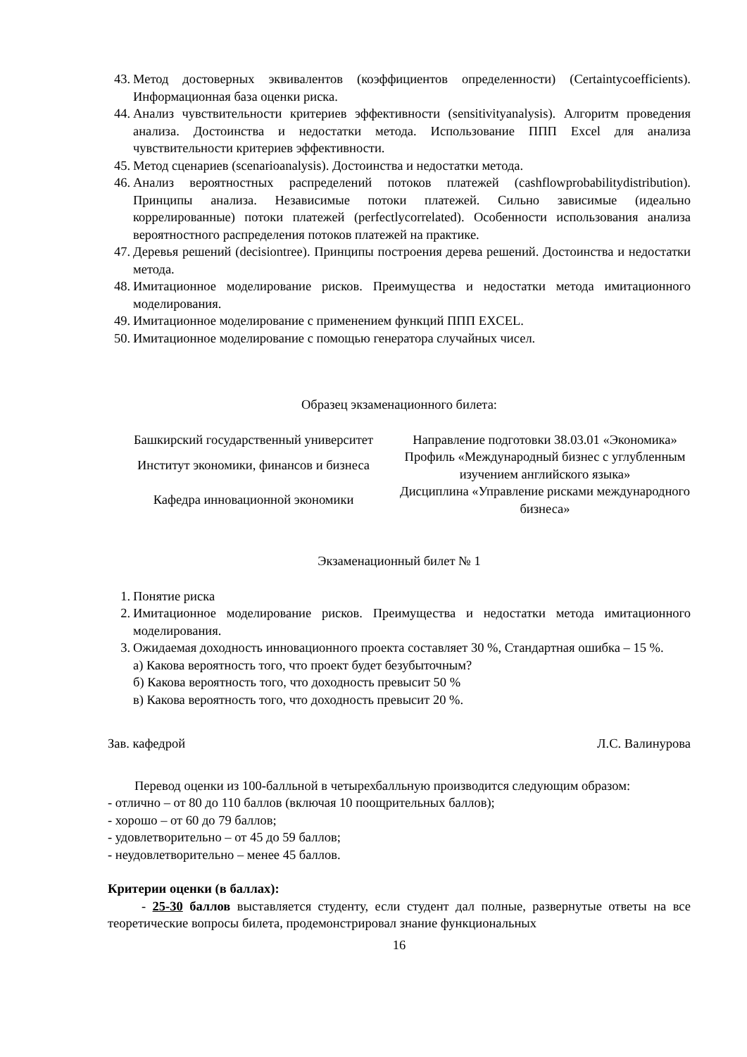43. Метод достоверных эквивалентов (коэффициентов определенности) (Certaintycoefficients). Информационная база оценки риска.
44. Анализ чувствительности критериев эффективности (sensitivityanalysis). Алгоритм проведения анализа. Достоинства и недостатки метода. Использование ППП Excel для анализа чувствительности критериев эффективности.
45. Метод сценариев (scenarioanalysis). Достоинства и недостатки метода.
46. Анализ вероятностных распределений потоков платежей (cashflowprobabilitydistribution). Принципы анализа. Независимые потоки платежей. Сильно зависимые (идеально коррелированные) потоки платежей (perfectlycorrelated). Особенности использования анализа вероятностного распределения потоков платежей на практике.
47. Деревья решений (decisiontree). Принципы построения дерева решений. Достоинства и недостатки метода.
48. Имитационное моделирование рисков. Преимущества и недостатки метода имитационного моделирования.
49. Имитационное моделирование с применением функций ППП EXCEL.
50. Имитационное моделирование с помощью генератора случайных чисел.
Образец экзаменационного билета:
| Башкирский государственный университет | Направление подготовки 38.03.01 «Экономика» |
| Институт экономики, финансов и бизнеса | Профиль «Международный бизнес с углубленным изучением английского языка» |
| Кафедра инновационной экономики | Дисциплина «Управление рисками международного бизнеса» |
Экзаменационный билет № 1
1. Понятие риска
2. Имитационное моделирование рисков. Преимущества и недостатки метода имитационного моделирования.
3. Ожидаемая доходность инновационного проекта составляет 30 %, Стандартная ошибка – 15 %.
а) Какова вероятность того, что проект будет безубыточным?
б) Какова вероятность того, что доходность превысит 50 %
в) Какова вероятность того, что доходность превысит 20 %.
Зав. кафедрой Л.С. Валинурова
Перевод оценки из 100-балльной в четырехбалльную производится следующим образом:
- отлично – от 80 до 110 баллов (включая 10 поощрительных баллов);
- хорошо – от 60 до 79 баллов;
- удовлетворительно – от 45 до 59 баллов;
- неудовлетворительно – менее 45 баллов.
Критерии оценки (в баллах):
- 25-30 баллов выставляется студенту, если студент дал полные, развернутые ответы на все теоретические вопросы билета, продемонстрировал знание функциональных
16